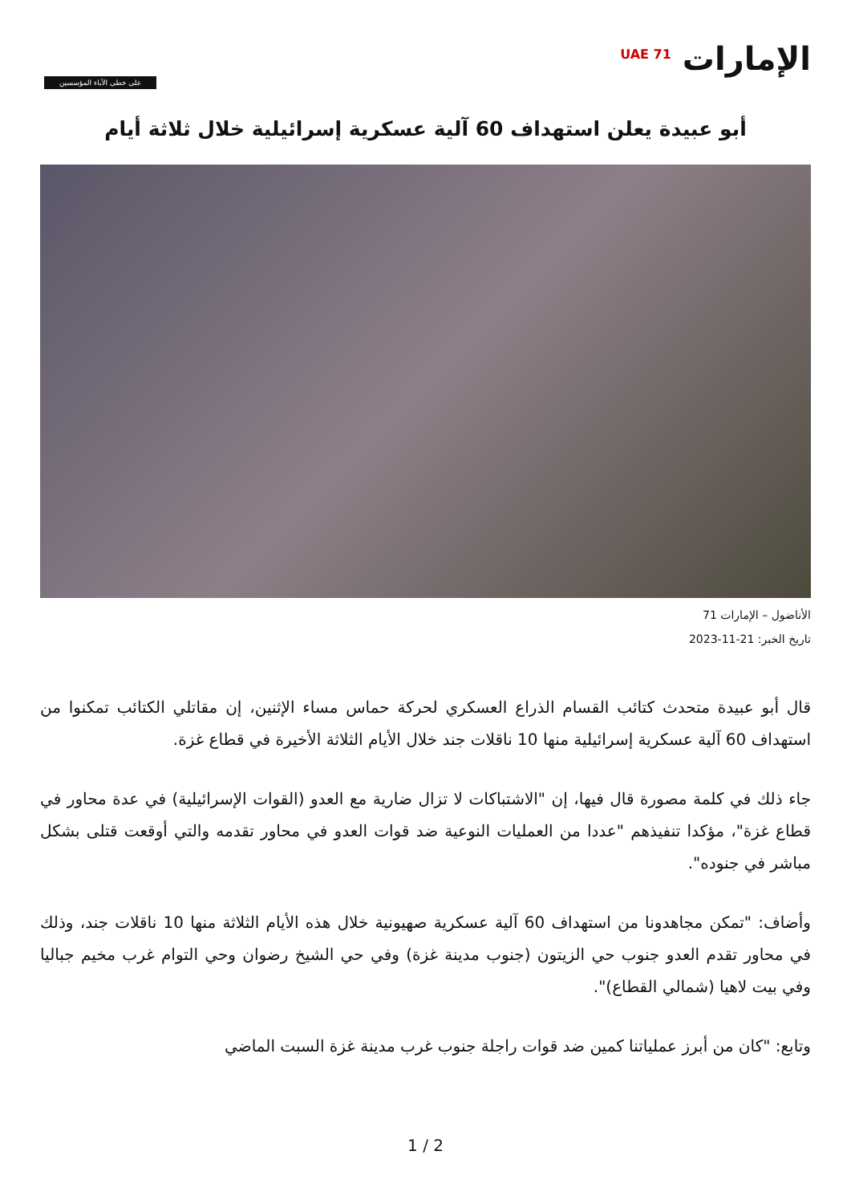الإمارات <sup>UAE 71</sup>
على خطى الآباء المؤسسين
أبو عبيدة يعلن استهداف 60 آلية عسكرية إسرائيلية خلال ثلاثة أيام
الأناضول – الإمارات 71
تاريخ الخبر: 21-11-2023
قال أبو عبيدة متحدث كتائب القسام الذراع العسكري لحركة حماس مساء الإثنين، إن مقاتلي الكتائب تمكنوا من استهداف 60 آلية عسكرية إسرائيلية منها 10 ناقلات جند خلال الأيام الثلاثة الأخيرة في قطاع غزة.
جاء ذلك في كلمة مصورة قال فيها، إن "الاشتباكات لا تزال ضارية مع العدو (القوات الإسرائيلية) في عدة محاور في قطاع غزة"، مؤكدا تنفيذهم "عددا من العمليات النوعية ضد قوات العدو في محاور تقدمه والتي أوقعت قتلى بشكل مباشر في جنوده".
وأضاف: "تمكن مجاهدونا من استهداف 60 آلية عسكرية صهيونية خلال هذه الأيام الثلاثة منها 10 ناقلات جند، وذلك في محاور تقدم العدو جنوب حي الزيتون (جنوب مدينة غزة) وفي حي الشيخ رضوان وحي التوام غرب مخيم جباليا وفي بيت لاهيا (شمالي القطاع)".
وتابع: "كان من أبرز عملياتنا كمين ضد قوات راجلة جنوب غرب مدينة غزة السبت الماضي
1 / 2